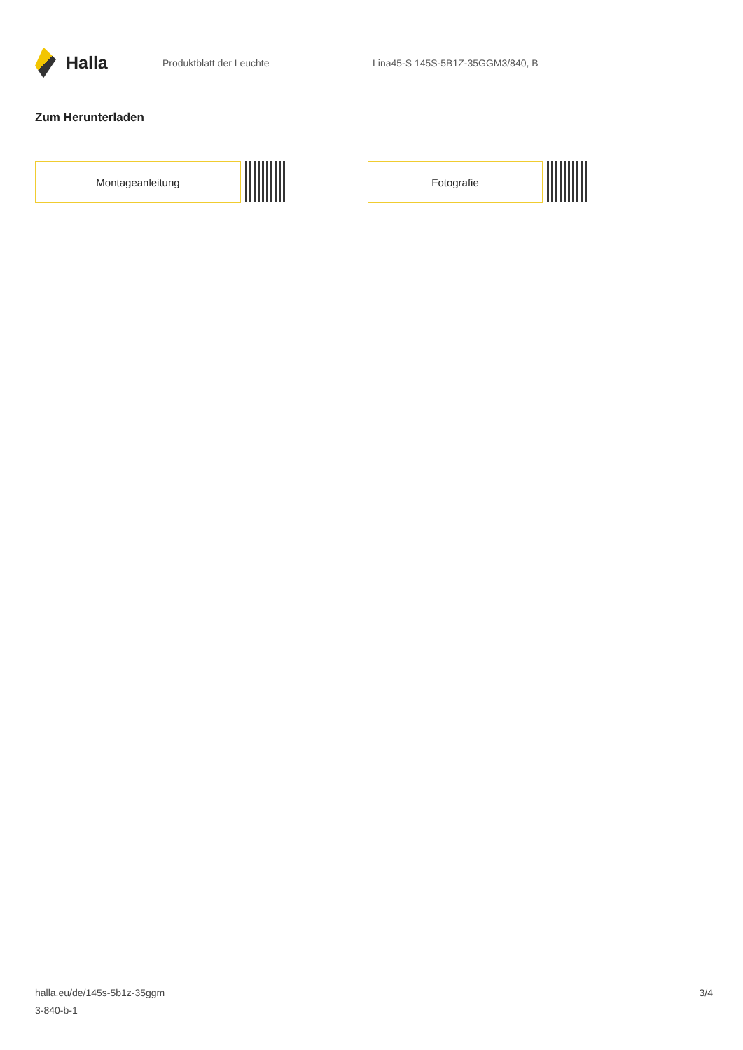Halla
Produktblatt der Leuchte
Lina45-S 145S-5B1Z-35GGM3/840, B
Zum Herunterladen
Montageanleitung Fotografie
halla.eu/de/145s-5b1z-35ggm
3-840-b-1
3/4